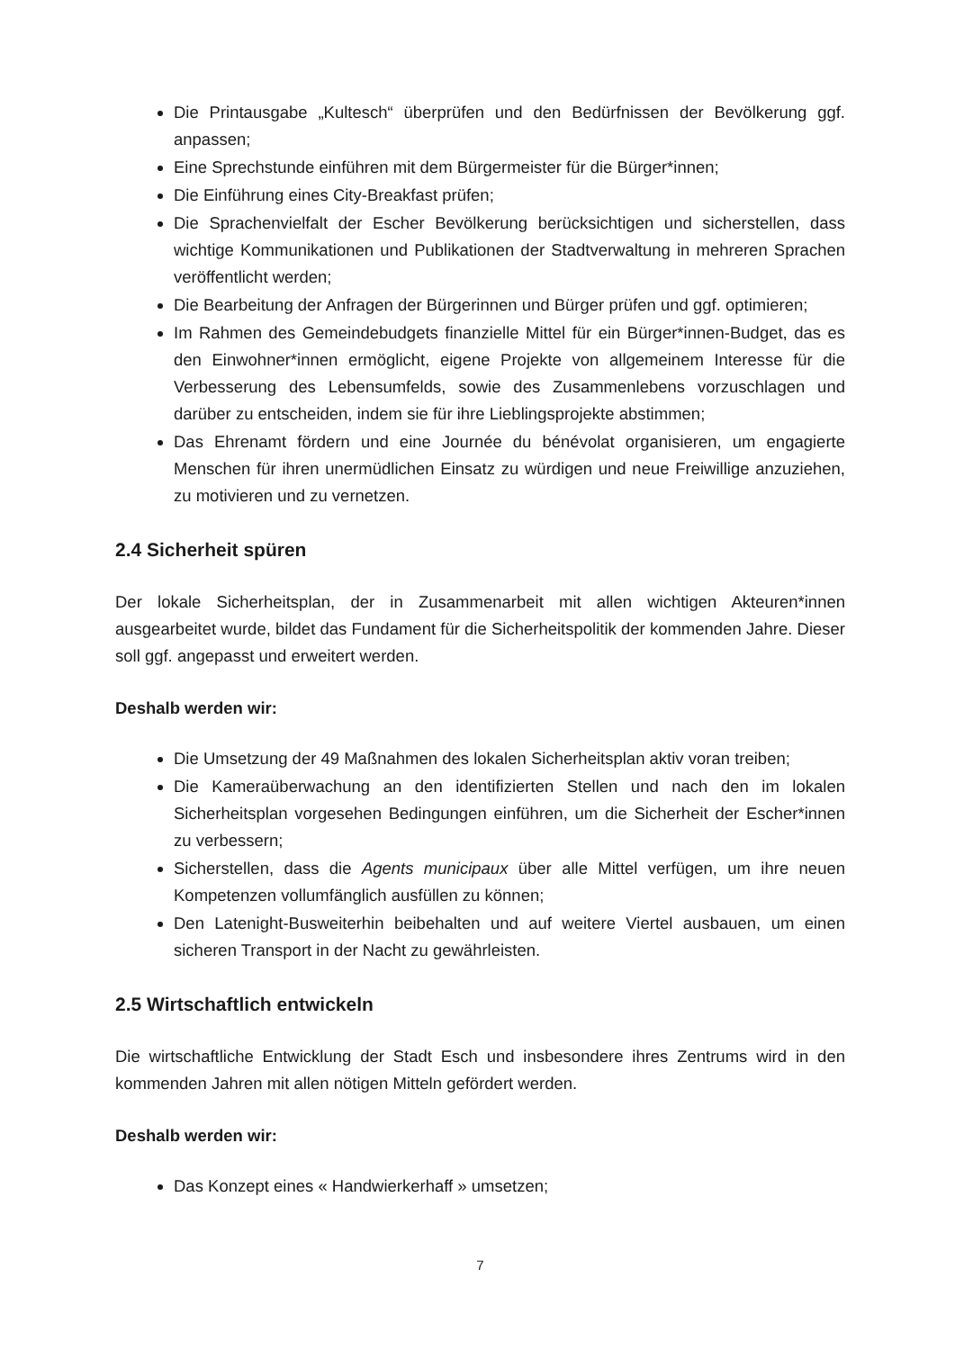Die Printausgabe „Kultesch“ überprüfen und den Bedürfnissen der Bevölkerung ggf. anpassen;
Eine Sprechstunde einführen mit dem Bürgermeister für die Bürger*innen;
Die Einführung eines City-Breakfast prüfen;
Die Sprachenvielfalt der Escher Bevölkerung berücksichtigen und sicherstellen, dass wichtige Kommunikationen und Publikationen der Stadtverwaltung in mehreren Sprachen veröffentlicht werden;
Die Bearbeitung der Anfragen der Bürgerinnen und Bürger prüfen und ggf. optimieren;
Im Rahmen des Gemeindebudgets finanzielle Mittel für ein Bürger*innen-Budget, das es den Einwohner*innen ermöglicht, eigene Projekte von allgemeinem Interesse für die Verbesserung des Lebensumfelds, sowie des Zusammenlebens vorzuschlagen und darüber zu entscheiden, indem sie für ihre Lieblingsprojekte abstimmen;
Das Ehrenamt fördern und eine Journée du bénévolat organisieren, um engagierte Menschen für ihren unermüdlichen Einsatz zu würdigen und neue Freiwillige anzuziehen, zu motivieren und zu vernetzen.
2.4 Sicherheit spüren
Der lokale Sicherheitsplan, der in Zusammenarbeit mit allen wichtigen Akteuren*innen ausgearbeitet wurde, bildet das Fundament für die Sicherheitspolitik der kommenden Jahre. Dieser soll ggf. angepasst und erweitert werden.
Deshalb werden wir:
Die Umsetzung der 49 Maßnahmen des lokalen Sicherheitsplan aktiv voran treiben;
Die Kameraüberwachung an den identifizierten Stellen und nach den im lokalen Sicherheitsplan vorgesehen Bedingungen einführen, um die Sicherheit der Escher*innen zu verbessern;
Sicherstellen, dass die Agents municipaux über alle Mittel verfügen, um ihre neuen Kompetenzen vollumfänglich ausfüllen zu können;
Den Latenight-Busweiterhin beibehalten und auf weitere Viertel ausbauen, um einen sicheren Transport in der Nacht zu gewährleisten.
2.5 Wirtschaftlich entwickeln
Die wirtschaftliche Entwicklung der Stadt Esch und insbesondere ihres Zentrums wird in den kommenden Jahren mit allen nötigen Mitteln gefördert werden.
Deshalb werden wir:
Das Konzept eines « Handwierkerhaff » umsetzen;
7